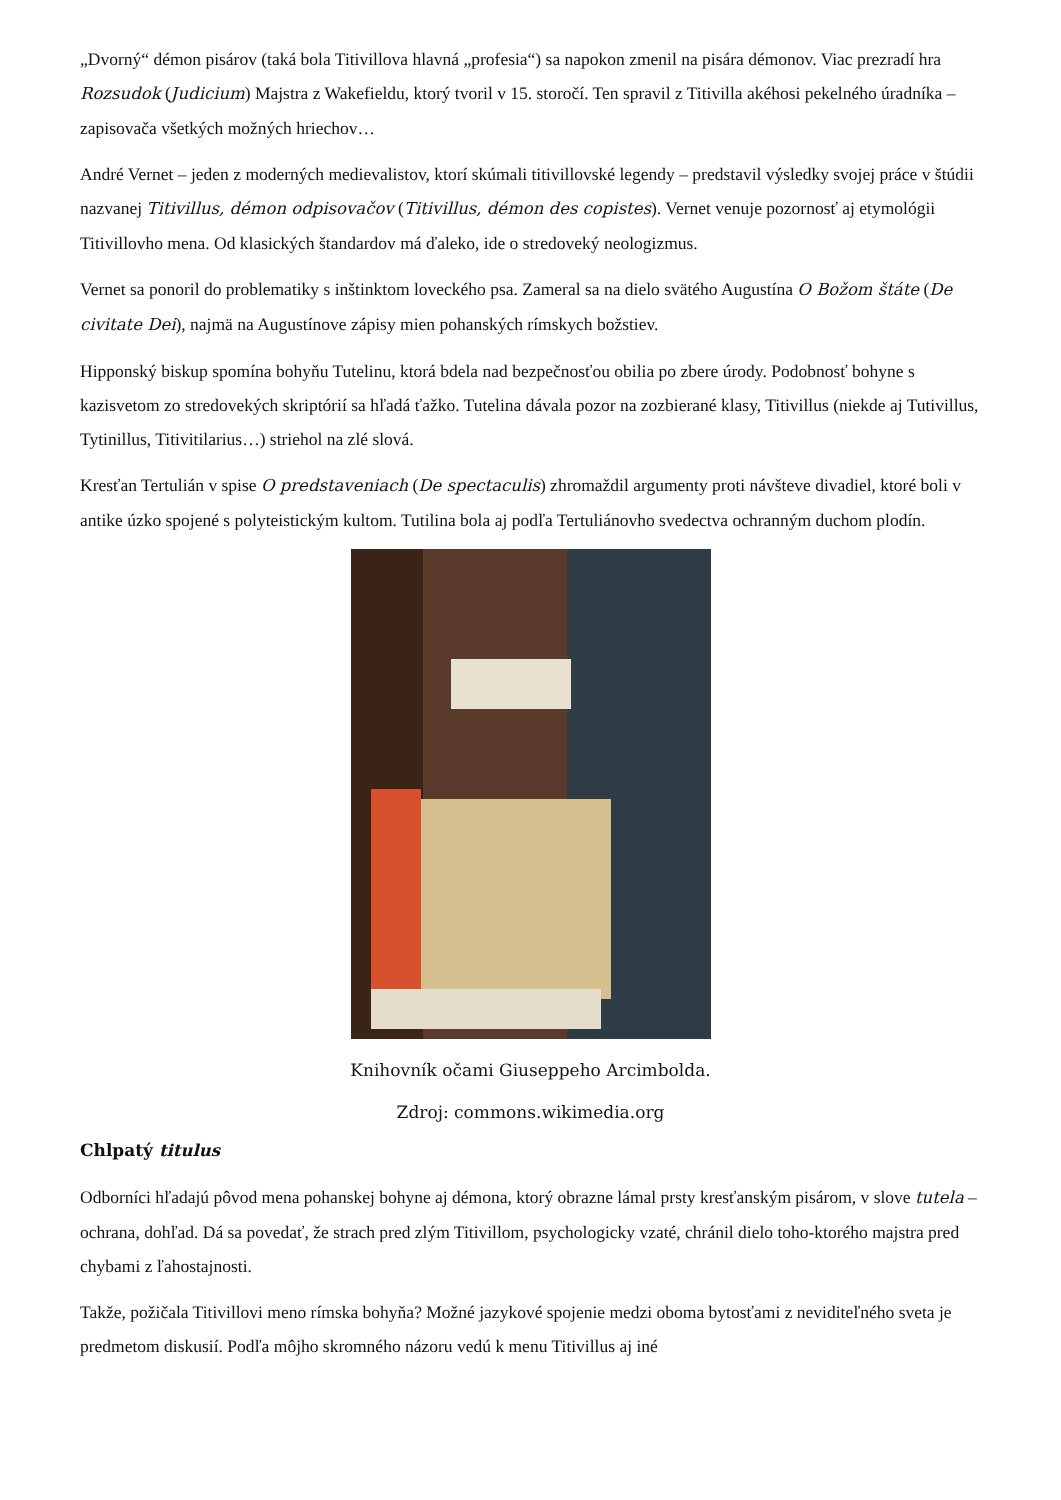„Dvorný“ démon pisárov (taká bola Titivillova hlavná „profesia“) sa napokon zmenil na pisára démonov. Viac prezradí hra Rozsudok (Judicium) Majstra z Wakefieldu, ktorý tvoril v 15. storočí. Ten spravil z Titivilla akéhosi pekelného úradníka – zapisovača všetkých možných hriechov…
André Vernet – jeden z moderných medievalistov, ktorí skúmali titivillovské legendy – predstavil výsledky svojej práce v štúdii nazvanej Titivillus, démon odpisovačov (Titivillus, démon des copistes). Vernet venuje pozornosť aj etymológii Titivillovho mena. Od klasických štandardov má ďaleko, ide o stredoveký neologizmus.
Vernet sa ponoril do problematiky s inštinktom loveckého psa. Zameral sa na dielo svätého Augustína O Božom štáte (De civitate Dei), najmä na Augustínove zápisy mien pohanských rímskych božstiev.
Hipponský biskup spomína bohyňu Tutelinu, ktorá bdela nad bezpečnosťou obilia po zbere úrody. Podobnosť bohyne s kazisvetom zo stredovekých skriptórií sa hľadá ťažko. Tutelina dávala pozor na zozbierané klasy, Titivillus (niekde aj Tutivillus, Tytinillus, Titivitilarius…) striehol na zlé slová.
Kresťan Tertulián v spise O predstaveniach (De spectaculis) zhromaždil argumenty proti návšteve divadiel, ktoré boli v antike úzko spojené s polyteistickým kultom. Tutilina bola aj podľa Tertuliánovho svedectva ochranným duchom plodín.
Knihovník očami Giuseppeho Arcimbolda.
Zdroj: commons.wikimedia.org
Chlpatý titulus
Odborníci hľadajú pôvod mena pohanskej bohyne aj démona, ktorý obrazne lámal prsty kresťanským pisárom, v slove tutela – ochrana, dohľad. Dá sa povedať, že strach pred zlým Titivillom, psychologicky vzaté, chránil dielo toho-ktorého majstra pred chybami z ľahostajnosti.
Takže, požičala Titivillovi meno rímska bohyňa? Možné jazykové spojenie medzi oboma bytosťami z neviditeľného sveta je predmetom diskusií. Podľa môjho skromného názoru vedú k menu Titivillus aj iné